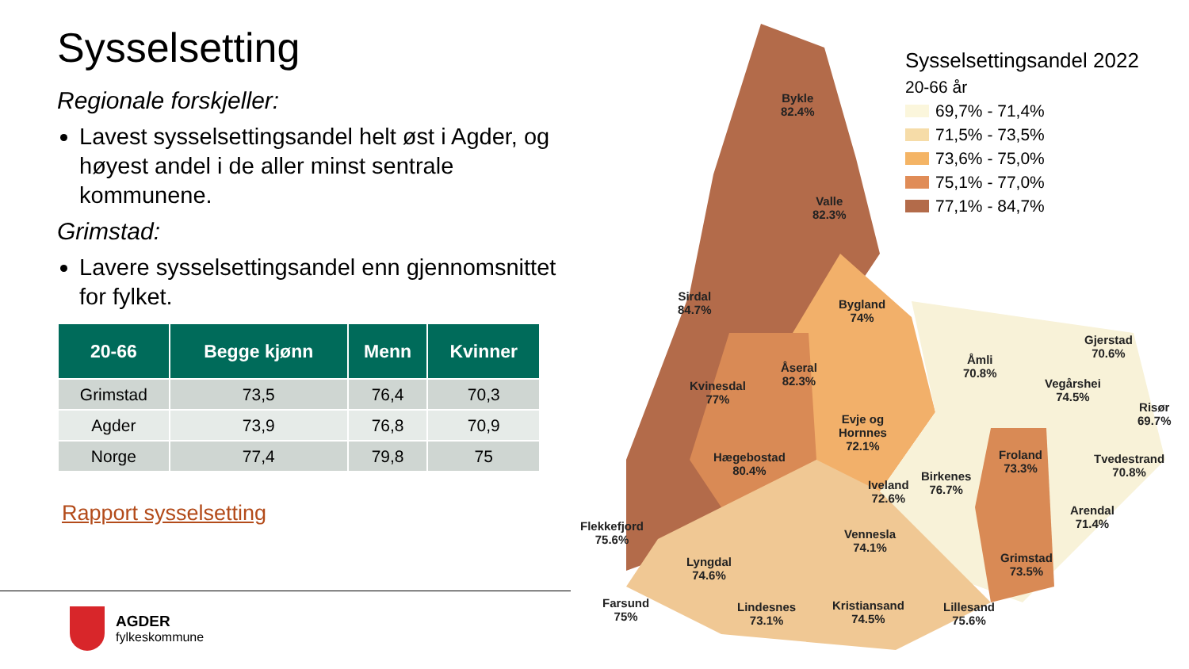Sysselsetting
Regionale forskjeller:
Lavest sysselsettingsandel helt øst i Agder, og høyest andel i de aller minst sentrale kommunene.
Grimstad:
Lavere sysselsettingsandel enn gjennomsnittet for fylket.
| 20-66 | Begge kjønn | Menn | Kvinner |
| --- | --- | --- | --- |
| Grimstad | 73,5 | 76,4 | 70,3 |
| Agder | 73,9 | 76,8 | 70,9 |
| Norge | 77,4 | 79,8 | 75 |
Rapport sysselsetting
AGDER
fylkeskommune
Bykle
82.4%
Valle
82.3%
Sirdal
84.7%
Bygland
74%
Åseral
82.3%
Kvinesdal
77%
Åmli
70.8%
Gjerstad
70.6%
Vegårshei
74.5%
Risør
69.7%
Evje og
Hornnes
72.1%
Hægebostad
80.4%
Froland
73.3%
Tvedestrand
70.8%
Birkenes
76.7%
Iveland
72.6%
Arendal
71.4%
Flekkefjord
75.6%
Vennesla
74.1%
Grimstad
73.5%
Lyngdal
74.6%
Farsund
75%
Lindesnes
73.1%
Kristiansand
74.5%
Lillesand
75.6%
Sysselsettingsandel 2022
20-66 år
69,7% - 71,4%
71,5% - 73,5%
73,6% - 75,0%
75,1% - 77,0%
77,1% - 84,7%